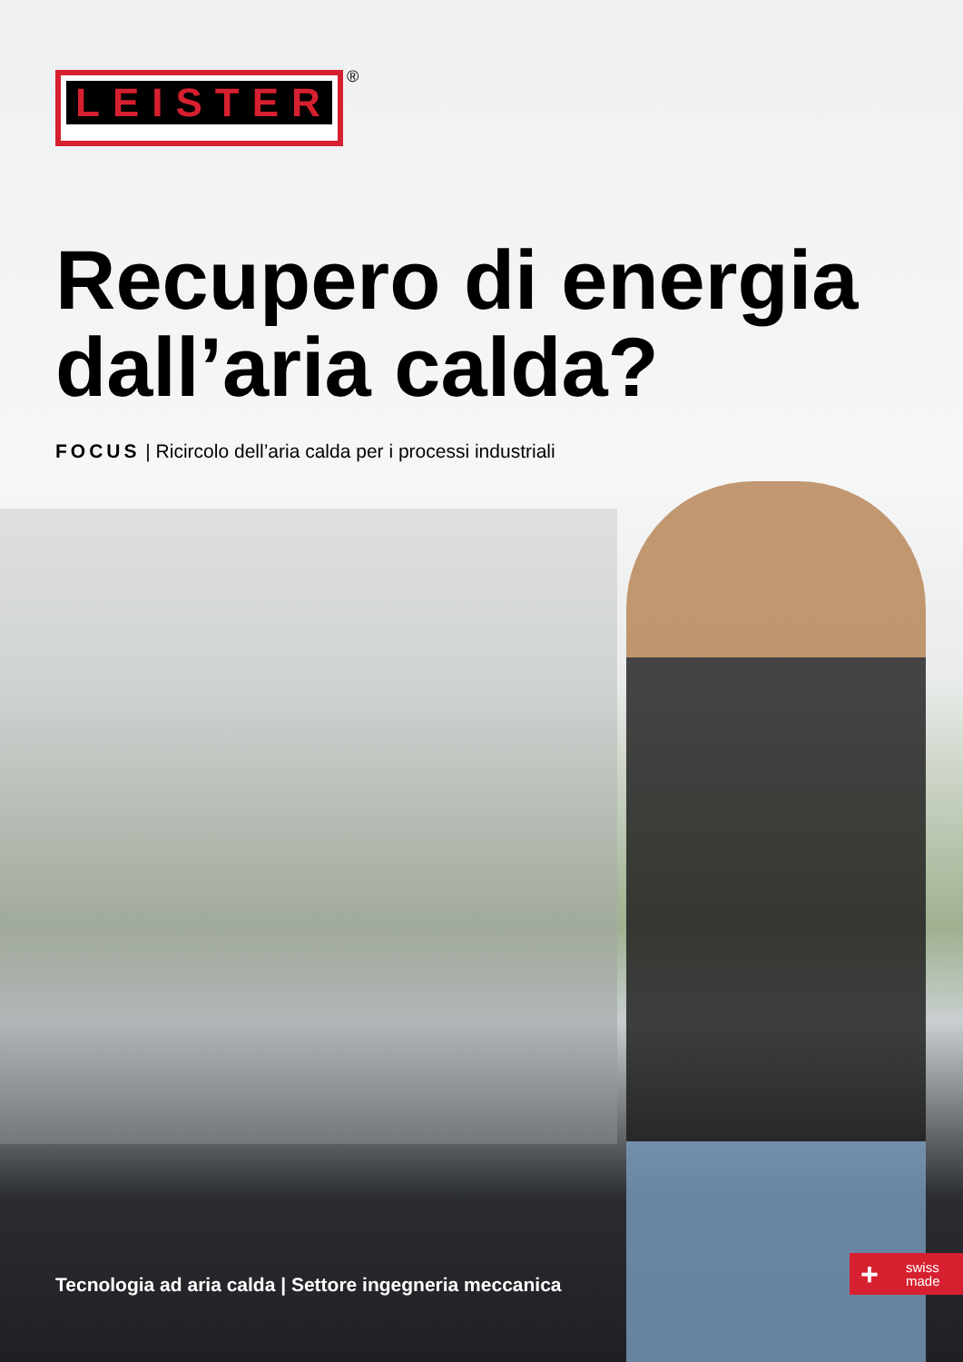LEISTER ®
Recupero di energia
dall’aria calda?
FOCUS | Ricircolo dell’aria calda per i processi industriali
Tecnologia ad aria calda | Settore ingegneria meccanica
+ swiss
made